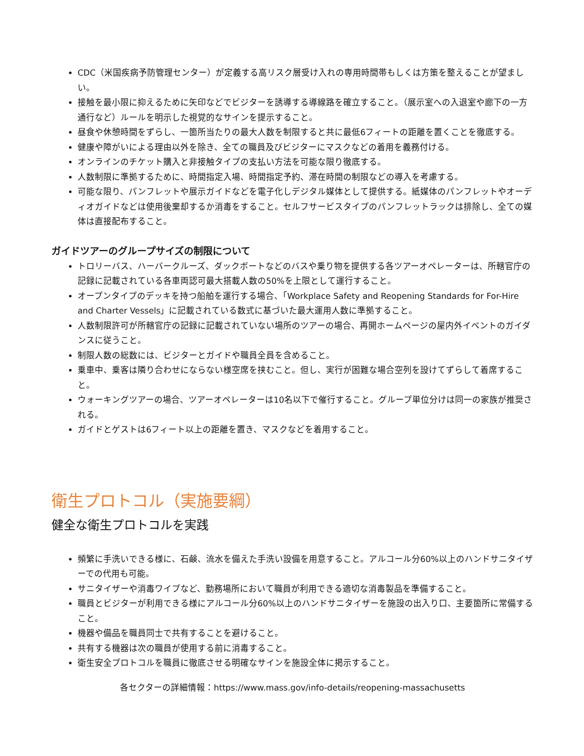CDC（米国疾病予防管理センター）が定義する高リスク層受け入れの専用時間帯もしくは方策を整えることが望ましい。
接触を最小限に抑えるために矢印などでビジターを誘導する導線路を確立すること。（展示室への入退室や廊下の一方通行など）ルールを明示した視覚的なサインを提示すること。
昼食や休憩時間をずらし、一箇所当たりの最大人数を制限すると共に最低6フィートの距離を置くことを徹底する。
健康や障がいによる理由以外を除き、全ての職員及びビジターにマスクなどの着用を義務付ける。
オンラインのチケット購入と非接触タイプの支払い方法を可能な限り徹底する。
人数制限に準拠するために、時間指定入場、時間指定予約、滞在時間の制限などの導入を考慮する。
可能な限り、パンフレットや展示ガイドなどを電子化しデジタル媒体として提供する。紙媒体のパンフレットやオーディオガイドなどは使用後棄却するか消毒をすること。セルフサービスタイプのパンフレットラックは排除し、全ての媒体は直接配布すること。
ガイドツアーのグループサイズの制限について
トロリーバス、ハーバークルーズ、ダックボートなどのバスや乗り物を提供する各ツアーオペレーターは、所轄官庁の記録に記載されている各車両認可最大搭載人数の50%を上限として運行すること。
オープンタイプのデッキを持つ船舶を運行する場合、「Workplace Safety and Reopening Standards for For-Hire and Charter Vessels」に記載されている数式に基づいた最大運用人数に準拠すること。
人数制限許可が所轄官庁の記録に記載されていない場所のツアーの場合、再開ホームページの屋内外イベントのガイダンスに従うこと。
制限人数の総数には、ビジターとガイドや職員全員を含めること。
乗車中、乗客は隣り合わせにならない様空席を挟むこと。但し、実行が困難な場合空列を設けてずらして着席すること。
ウォーキングツアーの場合、ツアーオペレーターは10名以下で催行すること。グループ単位分けは同一の家族が推奨される。
ガイドとゲストは6フィート以上の距離を置き、マスクなどを着用すること。
衛生プロトコル（実施要綱）
健全な衛生プロトコルを実践
頻繁に手洗いできる様に、石鹸、流水を備えた手洗い設備を用意すること。アルコール分60%以上のハンドサニタイザーでの代用も可能。
サニタイザーや消毒ワイプなど、勤務場所において職員が利用できる適切な消毒製品を準備すること。
職員とビジターが利用できる様にアルコール分60%以上のハンドサニタイザーを施設の出入り口、主要箇所に常備すること。
機器や備品を職員同士で共有することを避けること。
共有する機器は次の職員が使用する前に消毒すること。
衛生安全プロトコルを職員に徹底させる明確なサインを施設全体に掲示すること。
各セクターの詳細情報：https://www.mass.gov/info-details/reopening-massachusetts